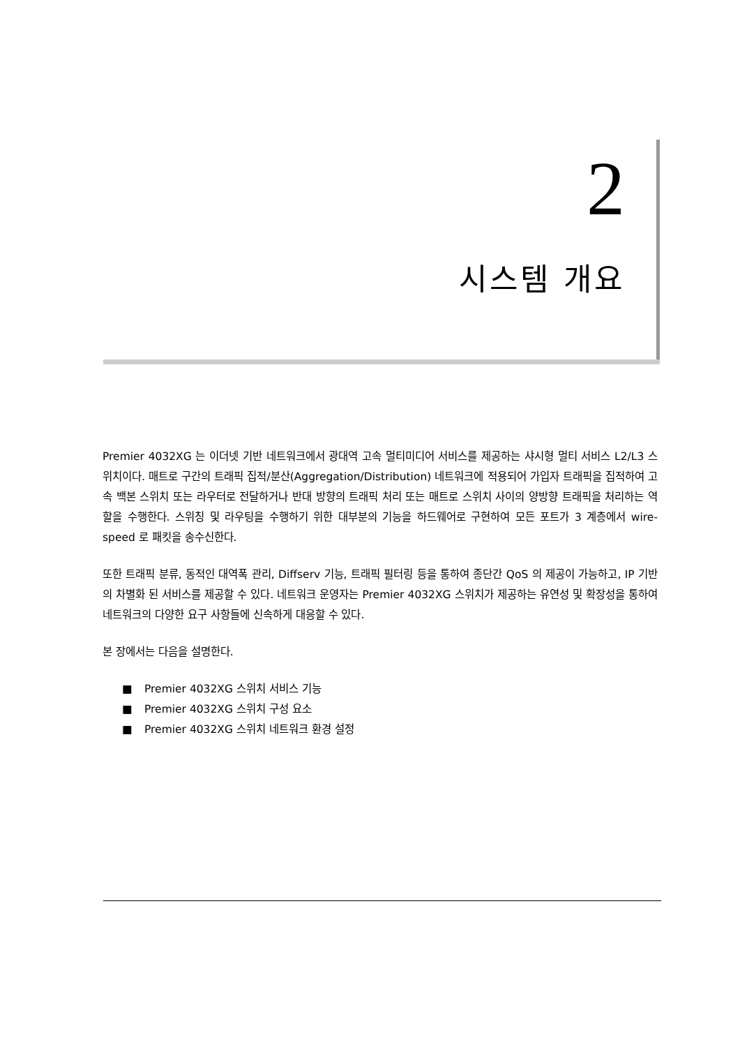2
시스템 개요
Premier 4032XG 는 이더넷 기반 네트워크에서 광대역 고속 멀티미디어 서비스를 제공하는 샤시형 멀티 서비스 L2/L3 스위치이다. 매트로 구간의 트래픽 집적/분산(Aggregation/Distribution) 네트워크에 적용되어 가입자 트래픽을 집적하여 고속 백본 스위치 또는 라우터로 전달하거나 반대 방향의 트래픽 처리 또는 매트로 스위치 사이의 양방향 트래픽을 처리하는 역할을 수행한다. 스위칭 및 라우팅을 수행하기 위한 대부분의 기능을 하드웨어로 구현하여 모든 포트가 3 계층에서 wire-speed 로 패킷을 송수신한다.
또한 트래픽 분류, 동적인 대역폭 관리, Diffserv 기능, 트래픽 필터링 등을 통하여 종단간 QoS 의 제공이 가능하고, IP 기반의 차별화 된 서비스를 제공할 수 있다. 네트워크 운영자는 Premier 4032XG 스위치가 제공하는 유연성 및 확장성을 통하여 네트워크의 다양한 요구 사항들에 신속하게 대응할 수 있다.
본 장에서는 다음을 설명한다.
■ Premier 4032XG 스위치 서비스 기능
■ Premier 4032XG 스위치 구성 요소
■ Premier 4032XG 스위치 네트워크 환경 설정